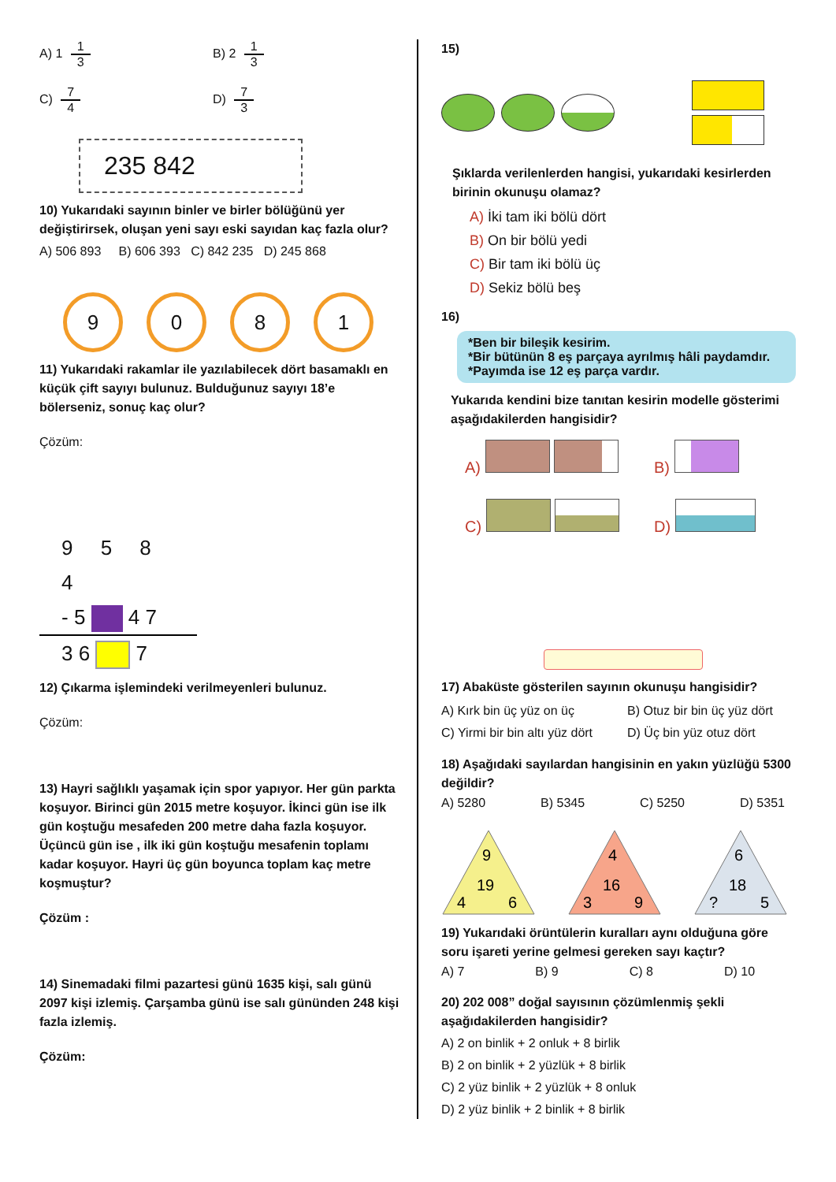A) 1 1 3
B) 2 1 3
C) 7 4
D) 7 3
235 842
10) Yukarıdaki sayının binler ve birler bölüğünü yer değiştirirsek, oluşan yeni sayı eski sayıdan kaç fazla olur?
A) 506 893 B) 606 393 C) 842 235 D) 245 868
9 0 8 1
11) Yukarıdaki rakamlar ile yazılabilecek dört basamaklı en küçük çift sayıyı bulunuz. Bulduğunuz sayıyı 18’e bölerseniz, sonuç kaç olur?
Çözüm:
9 5 8 4
- 5 4 7
3 6 7
12) Çıkarma işlemindeki verilmeyenleri bulunuz.
Çözüm:
13) Hayri sağlıklı yaşamak için spor yapıyor. Her gün parkta koşuyor. Birinci gün 2015 metre koşuyor. İkinci gün ise ilk gün koştuğu mesafeden 200 metre daha fazla koşuyor. Üçüncü gün ise , ilk iki gün koştuğu mesafenin toplamı kadar koşuyor. Hayri üç gün boyunca toplam kaç metre koşmuştur?
Çözüm :
14) Sinemadaki filmi pazartesi günü 1635 kişi, salı günü 2097 kişi izlemiş. Çarşamba günü ise salı gününden 248 kişi fazla izlemiş.
Çözüm:
15)
Şıklarda verilenlerden hangisi, yukarıdaki kesirlerden birinin okunuşu olamaz?
A) İki tam iki bölü dört
B) On bir bölü yedi
C) Bir tam iki bölü üç
D) Sekiz bölü beş
16)
*Ben bir bileşik kesirim.
*Bir bütünün 8 eş parçaya ayrılmış hâli paydamdır.
*Payımda ise 12 eş parça vardır.
Yukarıda kendini bize tanıtan kesirin modelle gösterimi aşağıdakilerden hangisidir?
A)
B)
C)
D)
17) Abaküste gösterilen sayının okunuşu hangisidir?
A) Kırk bin üç yüz on üç
B) Otuz bir bin üç yüz dört
C) Yirmi bir bin altı yüz dört
D) Üç bin yüz otuz dört
18) Aşağıdaki sayılardan hangisinin en yakın yüzlüğü 5300 değildir?
A) 5280 B) 5345 C) 5250 D) 5351
9
19
4
6
4
16
3
9
6
18
?
5
19) Yukarıdaki örüntülerin kuralları aynı olduğuna göre soru işareti yerine gelmesi gereken sayı kaçtır?
A) 7 B) 9 C) 8 D) 10
20) 202 008” doğal sayısının çözümlenmiş şekli aşağıdakilerden hangisidir?
A) 2 on binlik + 2 onluk + 8 birlik
B) 2 on binlik + 2 yüzlük + 8 birlik
C) 2 yüz binlik + 2 yüzlük + 8 onluk
D) 2 yüz binlik + 2 binlik + 8 birlik